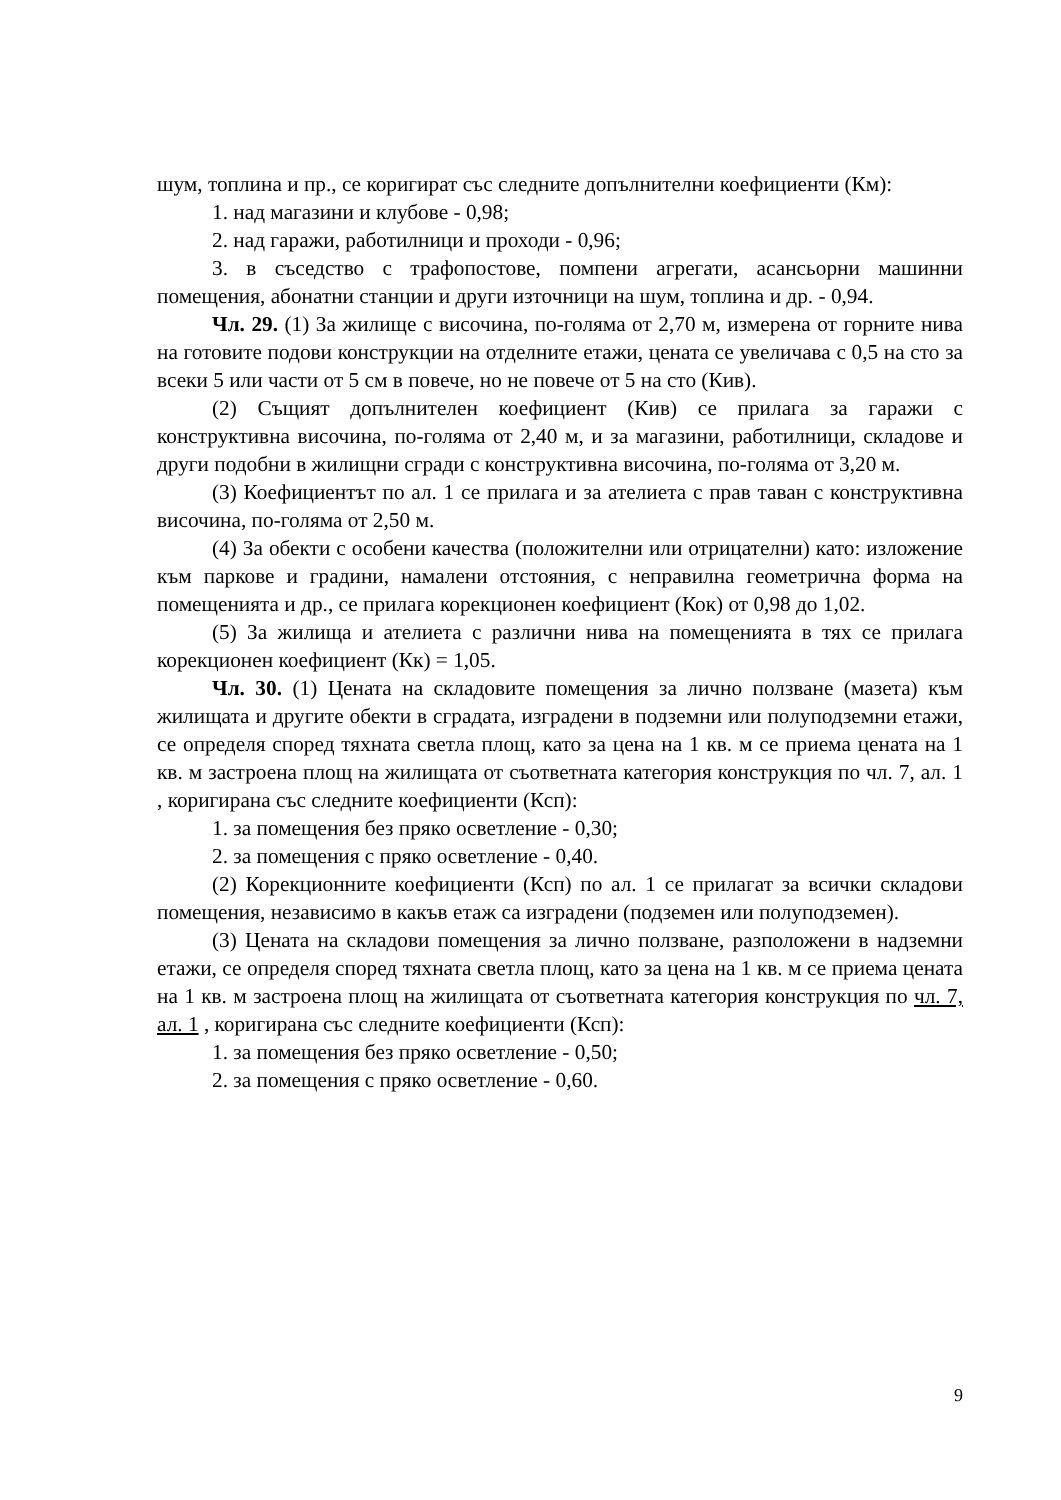шум, топлина и пр., се коригират със следните допълнителни коефициенти (Км):
1. над магазини и клубове - 0,98;
2. над гаражи, работилници и проходи - 0,96;
3. в съседство с трафопостове, помпени агрегати, асансьорни машинни помещения, абонатни станции и други източници на шум, топлина и др. - 0,94.
Чл. 29. (1) За жилище с височина, по-голяма от 2,70 м, измерена от горните нива на готовите подови конструкции на отделните етажи, цената се увеличава с 0,5 на сто за всеки 5 или части от 5 см в повече, но не повече от 5 на сто (Кив).
(2) Същият допълнителен коефициент (Кив) се прилага за гаражи с конструктивна височина, по-голяма от 2,40 м, и за магазини, работилници, складове и други подобни в жилищни сгради с конструктивна височина, по-голяма от 3,20 м.
(3) Коефициентът по ал. 1 се прилага и за ателиета с прав таван с конструктивна височина, по-голяма от 2,50 м.
(4) За обекти с особени качества (положителни или отрицателни) като: изложение към паркове и градини, намалени отстояния, с неправилна геометрична форма на помещенията и др., се прилага корекционен коефициент (Кок) от 0,98 до 1,02.
(5) За жилища и ателиета с различни нива на помещенията в тях се прилага корекционен коефициент (Кк) = 1,05.
Чл. 30. (1) Цената на складовите помещения за лично ползване (мазета) към жилищата и другите обекти в сградата, изградени в подземни или полуподземни етажи, се определя според тяхната светла площ, като за цена на 1 кв. м се приема цената на 1 кв. м застроена площ на жилищата от съответната категория конструкция по чл. 7, ал. 1 , коригирана със следните коефициенти (Ксп):
1. за помещения без пряко осветление - 0,30;
2. за помещения с пряко осветление - 0,40.
(2) Корекционните коефициенти (Ксп) по ал. 1 се прилагат за всички складови помещения, независимо в какъв етаж са изградени (подземен или полуподземен).
(3) Цената на складови помещения за лично ползване, разположени в надземни етажи, се определя според тяхната светла площ, като за цена на 1 кв. м се приема цената на 1 кв. м застроена площ на жилищата от съответната категория конструкция по чл. 7, ал. 1 , коригирана със следните коефициенти (Ксп):
1. за помещения без пряко осветление - 0,50;
2. за помещения с пряко осветление - 0,60.
9